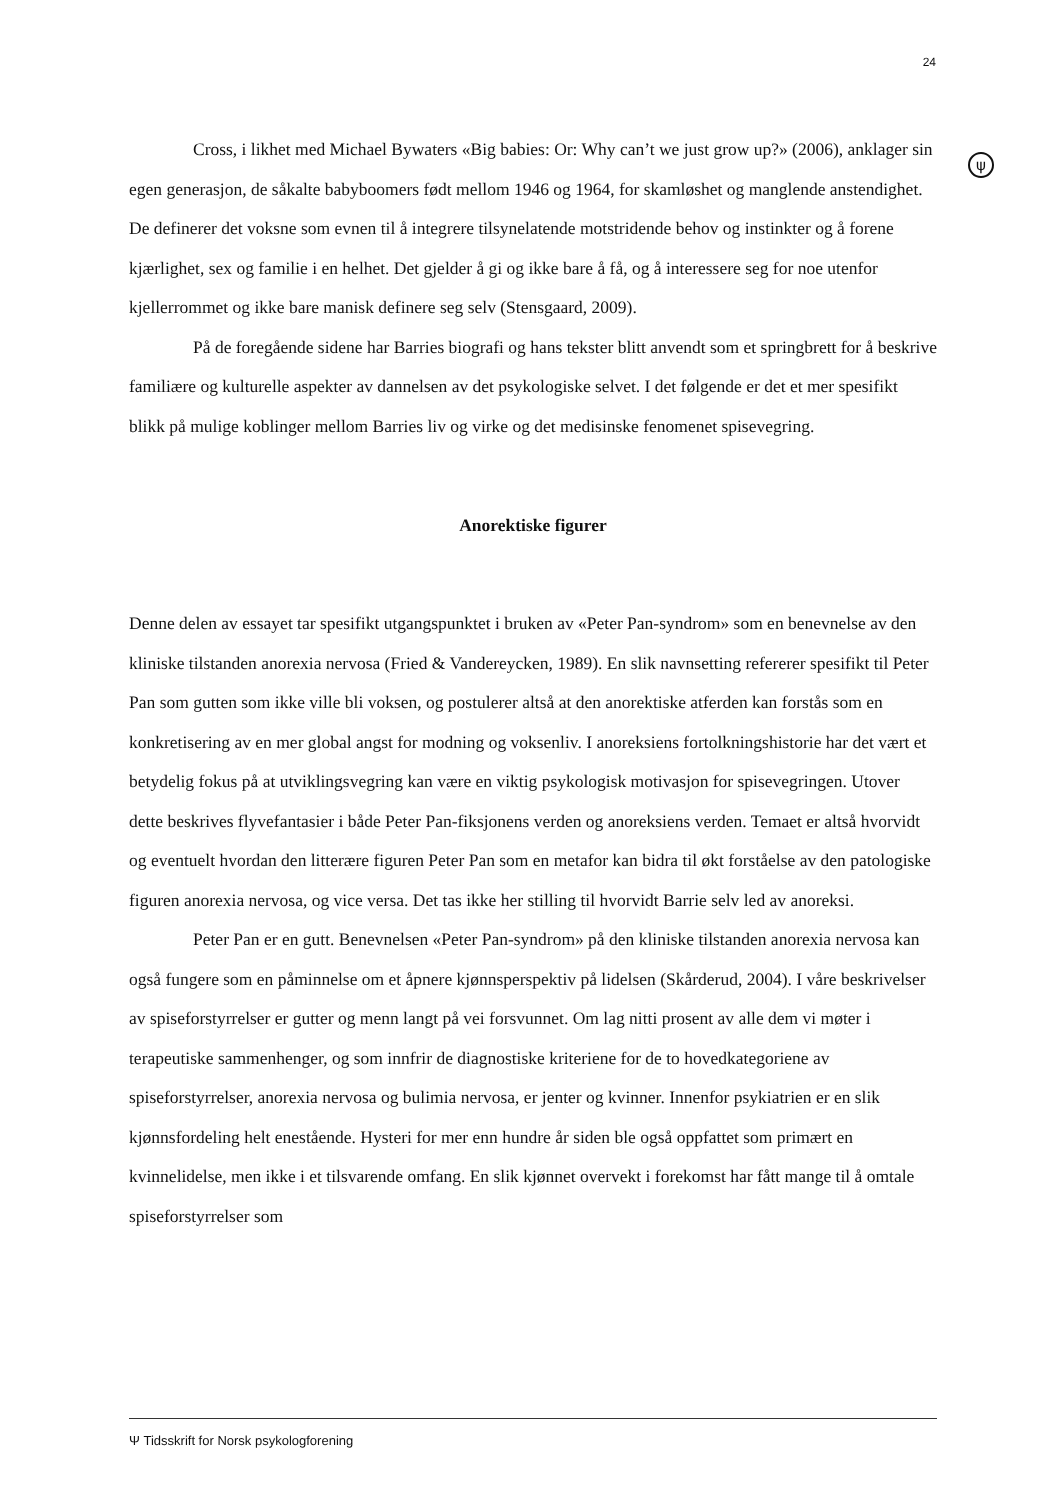24
ψ
Cross, i likhet med Michael Bywaters «Big babies: Or: Why can’t we just grow up?» (2006), anklager sin egen generasjon, de såkalte babyboomers født mellom 1946 og 1964, for skamløshet og manglende anstendighet. De definerer det voksne som evnen til å integrere tilsynelatende motstridende behov og instinkter og å forene kjærlighet, sex og familie i en helhet. Det gjelder å gi og ikke bare å få, og å interessere seg for noe utenfor kjellerrommet og ikke bare manisk definere seg selv (Stensgaard, 2009).
På de foregående sidene har Barries biografi og hans tekster blitt anvendt som et springbrett for å beskrive familiære og kulturelle aspekter av dannelsen av det psykologiske selvet. I det følgende er det et mer spesifikt blikk på mulige koblinger mellom Barries liv og virke og det medisinske fenomenet spisevegring.
Anorektiske figurer
Denne delen av essayet tar spesifikt utgangspunktet i bruken av «Peter Pan-syndrom» som en benevnelse av den kliniske tilstanden anorexia nervosa (Fried & Vandereycken, 1989). En slik navnsetting refererer spesifikt til Peter Pan som gutten som ikke ville bli voksen, og postulerer altså at den anorektiske atferden kan forstås som en konkretisering av en mer global angst for modning og voksenliv. I anoreksiens fortolkningshistorie har det vært et betydelig fokus på at utviklingsvegring kan være en viktig psykologisk motivasjon for spisevegringen. Utover dette beskrives flyvefantasier i både Peter Pan-fiksjonens verden og anoreksiens verden. Temaet er altså hvorvidt og eventuelt hvordan den litterære figuren Peter Pan som en metafor kan bidra til økt forståelse av den patologiske figuren anorexia nervosa, og vice versa. Det tas ikke her stilling til hvorvidt Barrie selv led av anoreksi.
Peter Pan er en gutt. Benevnelsen «Peter Pan-syndrom» på den kliniske tilstanden anorexia nervosa kan også fungere som en påminnelse om et åpnere kjønnsperspektiv på lidelsen (Skårderud, 2004). I våre beskrivelser av spiseforstyrrelser er gutter og menn langt på vei forsvunnet. Om lag nitti prosent av alle dem vi møter i terapeutiske sammenhenger, og som innfrir de diagnostiske kriteriene for de to hovedkategoriene av spiseforstyrrelser, anorexia nervosa og bulimia nervosa, er jenter og kvinner. Innenfor psykiatrien er en slik kjønnsfordeling helt enestående. Hysteri for mer enn hundre år siden ble også oppfattet som primært en kvinnelidelse, men ikke i et tilsvarende omfang. En slik kjønnet overvekt i forekomst har fått mange til å omtale spiseforstyrrelser som
Ψ Tidsskrift for Norsk psykologforening